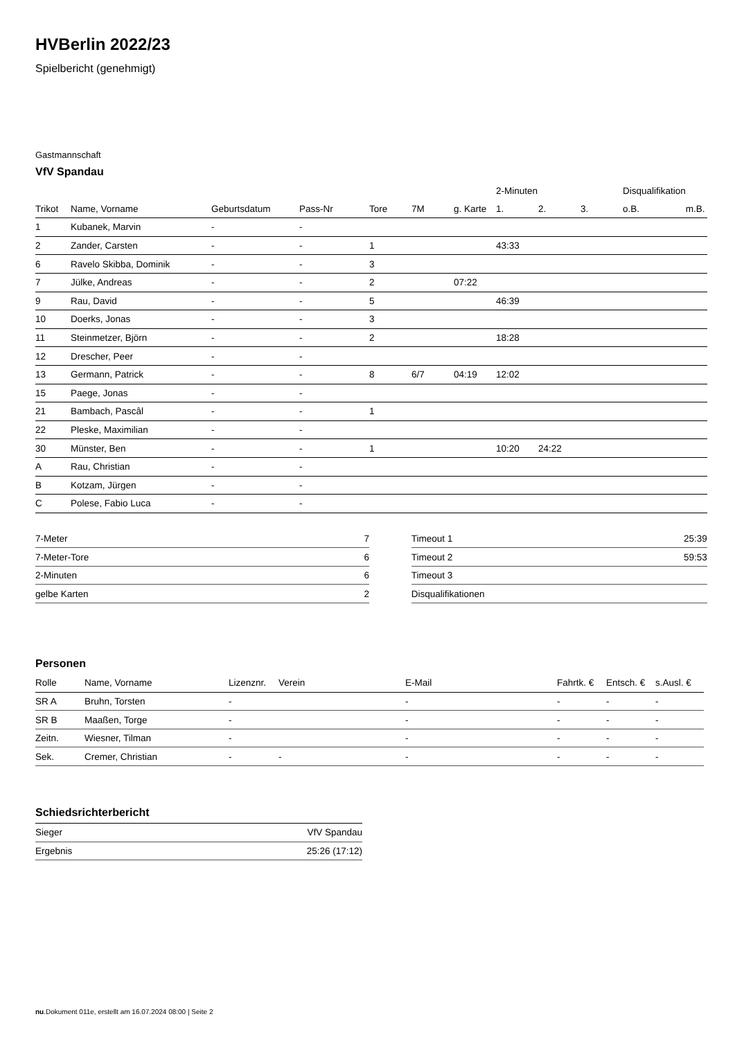HVBerlin 2022/23
Spielbericht (genehmigt)
Gastmannschaft
VfV Spandau
| | | | | | | | 2-Minuten | | | Disqualifikation | |
| --- | --- | --- | --- | --- | --- | --- | --- | --- | --- | --- | --- |
| Trikot | Name, Vorname | Geburtsdatum | Pass-Nr | Tore | 7M | g. Karte | 1. | 2. | 3. | o.B. | m.B. |
| 1 | Kubanek, Marvin | - | - | | | | | | | | |
| 2 | Zander, Carsten | - | - | 1 | | | 43:33 | | | | |
| 6 | Ravelo Skibba, Dominik | - | - | 3 | | | | | | | |
| 7 | Jülke, Andreas | - | - | 2 | | 07:22 | | | | | |
| 9 | Rau, David | - | - | 5 | | | 46:39 | | | | |
| 10 | Doerks, Jonas | - | - | 3 | | | | | | | |
| 11 | Steinmetzer, Björn | - | - | 2 | | | 18:28 | | | | |
| 12 | Drescher, Peer | - | - | | | | | | | | |
| 13 | Germann, Patrick | - | - | 8 | 6/7 | 04:19 | 12:02 | | | | |
| 15 | Paege, Jonas | - | - | | | | | | | | |
| 21 | Bambach, Pascâl | - | - | 1 | | | | | | | |
| 22 | Pleske, Maximilian | - | - | | | | | | | | |
| 30 | Münster, Ben | - | - | 1 | | | 10:20 | 24:22 | | | |
| A | Rau, Christian | - | - | | | | | | | | |
| B | Kotzam, Jürgen | - | - | | | | | | | | |
| C | Polese, Fabio Luca | - | - | | | | | | | | |
| 7-Meter | 7 |
| 7-Meter-Tore | 6 |
| 2-Minuten | 6 |
| gelbe Karten | 2 |
| Timeout 1 | 25:39 |
| Timeout 2 | 59:53 |
| Timeout 3 | |
| Disqualifikationen | |
Personen
| Rolle | Name, Vorname | Lizenznr. | Verein | E-Mail | Fahrtk. € | Entsch. € | s.Ausl. € |
| --- | --- | --- | --- | --- | --- | --- | --- |
| SR A | Bruhn, Torsten | - | | - | - | - | - |
| SR B | Maaßen, Torge | - | | - | - | - | - |
| Zeitn. | Wiesner, Tilman | - | | - | - | - | - |
| Sek. | Cremer, Christian | - | - | - | - | - | - |
Schiedsrichterbericht
| Sieger | VfV Spandau |
| Ergebnis | 25:26 (17:12) |
nu.Dokument 011e, erstellt am 16.07.2024 08:00 | Seite 2